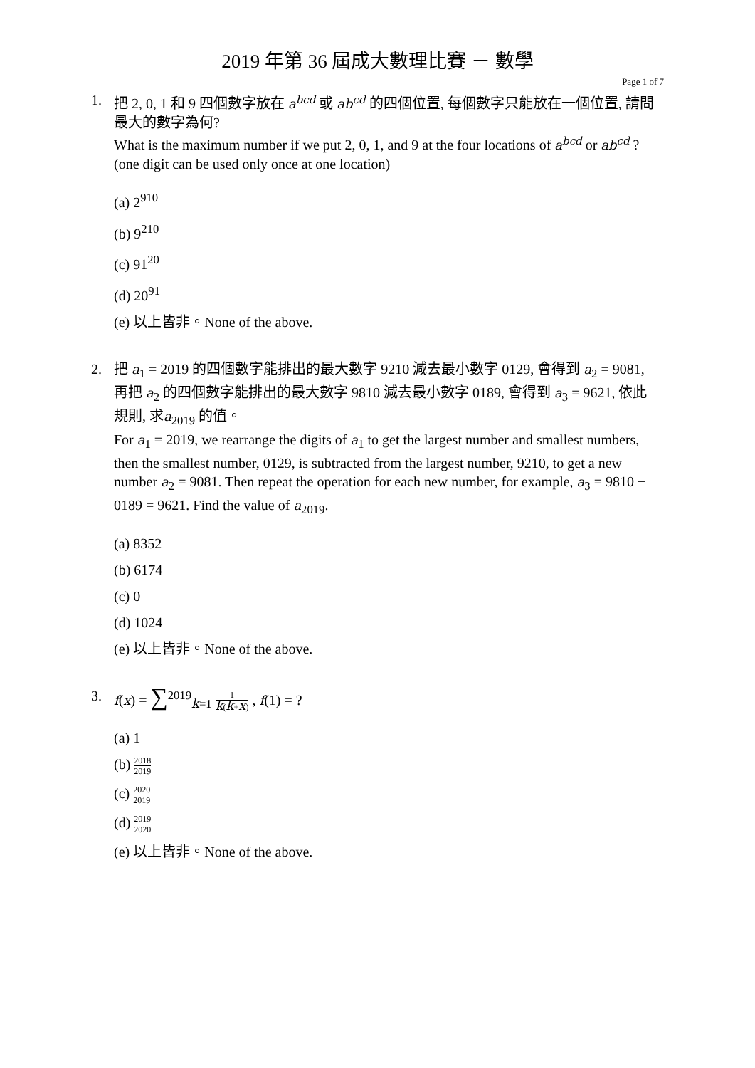2019 年第 36 屆成大數理比賽 － 數學
Page 1 of 7
1. 把 2, 0, 1 和 9 四個數字放在 a<sup>bcd</sup> 或 ab<sup>cd</sup> 的四個位置, 每個數字只能放在一個位置, 請問最大的數字為何?
What is the maximum number if we put 2, 0, 1, and 9 at the four locations of a<sup>bcd</sup> or ab<sup>cd</sup> ? (one digit can be used only once at one location)
(a) 2<sup>910</sup>
(b) 9<sup>210</sup>
(c) 91<sup>20</sup>
(d) 20<sup>91</sup>
(e) 以上皆非。None of the above.
2. 把 a<sub>1</sub> = 2019 的四個數字能排出的最大數字 9210 減去最小數字 0129, 會得到 a<sub>2</sub> = 9081, 再把 a<sub>2</sub> 的四個數字能排出的最大數字 9810 減去最小數字 0189, 會得到 a<sub>3</sub> = 9621, 依此規則, 求a<sub>2019</sub> 的值。
For a<sub>1</sub> = 2019, we rearrange the digits of a<sub>1</sub> to get the largest number and smallest numbers, then the smallest number, 0129, is subtracted from the largest number, 9210, to get a new number a<sub>2</sub> = 9081. Then repeat the operation for each new number, for example, a<sub>3</sub> = 9810 − 0189 = 9621. Find the value of a<sub>2019</sub>.
(a) 8352
(b) 6174
(c) 0
(d) 1024
(e) 以上皆非。None of the above.
3. f(x) = ∑<sup>2019</sup><sub>k=1</sub> 1 k(k+x) , f(1) = ?
(a) 1
(b) 2018 2019
(c) 2020 2019
(d) 2019 2020
(e) 以上皆非。None of the above.